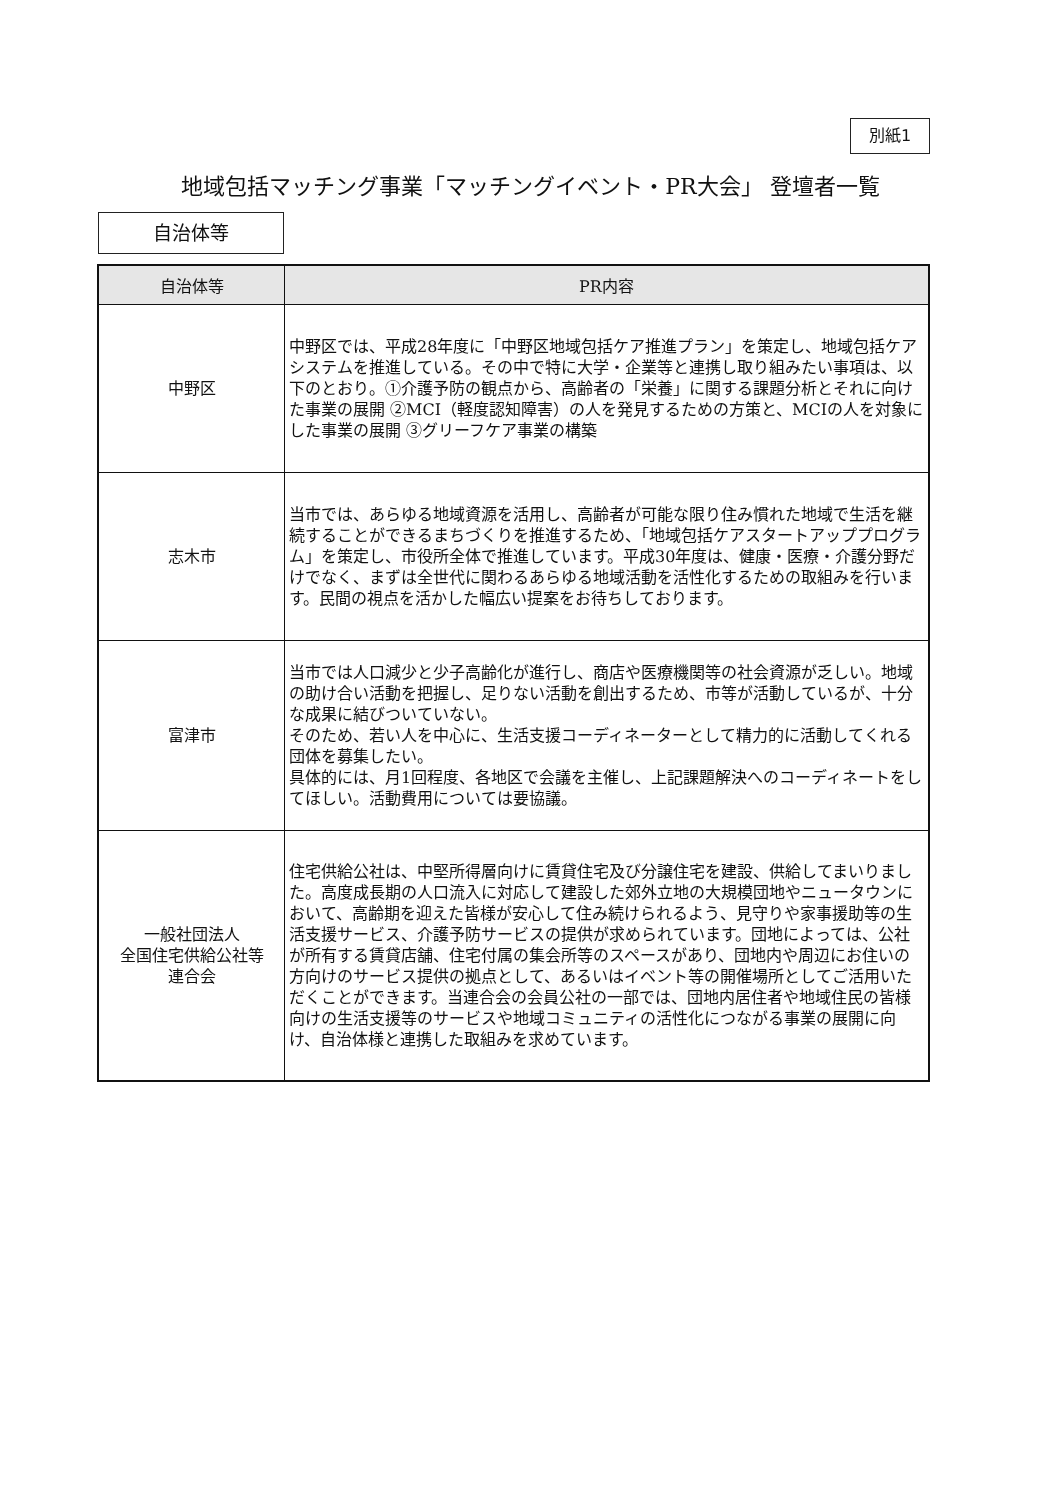別紙1
地域包括マッチング事業「マッチングイベント・PR大会」 登壇者一覧
自治体等
| 自治体等 | PR内容 |
| --- | --- |
| 中野区 | 中野区では、平成28年度に「中野区地域包括ケア推進プラン」を策定し、地域包括ケアシステムを推進している。その中で特に大学・企業等と連携し取り組みたい事項は、以下のとおり。①介護予防の観点から、高齢者の「栄養」に関する課題分析とそれに向けた事業の展開 ②MCI（軽度認知障害）の人を発見するための方策と、MCIの人を対象にした事業の展開 ③グリーフケア事業の構築 |
| 志木市 | 当市では、あらゆる地域資源を活用し、高齢者が可能な限り住み慣れた地域で生活を継続することができるまちづくりを推進するため、「地域包括ケアスタートアッププログラム」を策定し、市役所全体で推進しています。平成30年度は、健康・医療・介護分野だけでなく、まずは全世代に関わるあらゆる地域活動を活性化するための取組みを行います。民間の視点を活かした幅広い提案をお待ちしております。 |
| 富津市 | 当市では人口減少と少子高齢化が進行し、商店や医療機関等の社会資源が乏しい。地域の助け合い活動を把握し、足りない活動を創出するため、市等が活動しているが、十分な成果に結びついていない。 そのため、若い人を中心に、生活支援コーディネーターとして精力的に活動してくれる団体を募集したい。 具体的には、月1回程度、各地区で会議を主催し、上記課題解決へのコーディネートをしてほしい。活動費用については要協議。 |
| 一般社団法人 全国住宅供給公社等 連合会 | 住宅供給公社は、中堅所得層向けに賃貸住宅及び分譲住宅を建設、供給してまいりました。高度成長期の人口流入に対応して建設した郊外立地の大規模団地やニュータウンにおいて、高齢期を迎えた皆様が安心して住み続けられるよう、見守りや家事援助等の生活支援サービス、介護予防サービスの提供が求められています。団地によっては、公社が所有する賃貸店舗、住宅付属の集会所等のスペースがあり、団地内や周辺にお住いの方向けのサービス提供の拠点として、あるいはイベント等の開催場所としてご活用いただくことができます。当連合会の会員公社の一部では、団地内居住者や地域住民の皆様向けの生活支援等のサービスや地域コミュニティの活性化につながる事業の展開に向け、自治体様と連携した取組みを求めています。 |